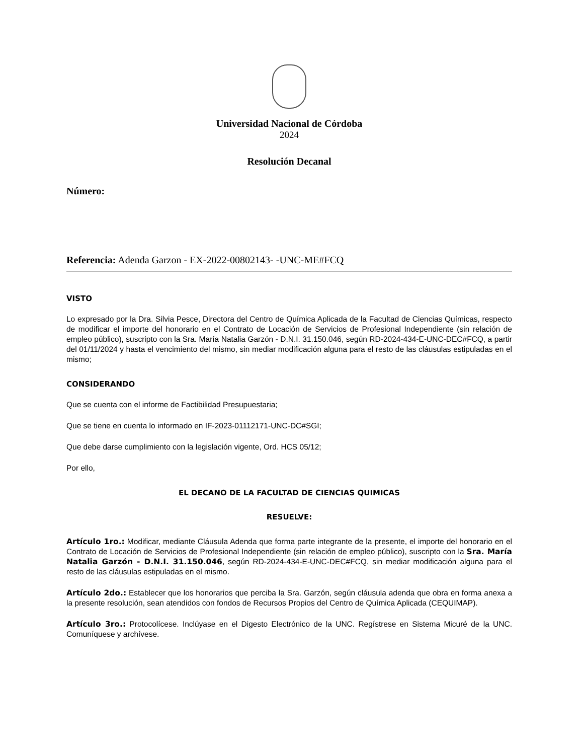Universidad Nacional de Córdoba
2024
Resolución Decanal
Número:
Referencia: Adenda Garzon - EX-2022-00802143- -UNC-ME#FCQ
VISTO
Lo expresado por la Dra. Silvia Pesce, Directora del Centro de Química Aplicada de la Facultad de Ciencias Químicas, respecto de modificar el importe del honorario en el Contrato de Locación de Servicios de Profesional Independiente (sin relación de empleo público), suscripto con la Sra. María Natalia Garzón - D.N.I. 31.150.046, según RD-2024-434-E-UNC-DEC#FCQ, a partir del 01/11/2024 y hasta el vencimiento del mismo, sin mediar modificación alguna para el resto de las cláusulas estipuladas en el mismo;
CONSIDERANDO
Que se cuenta con el informe de Factibilidad Presupuestaria;
Que se tiene en cuenta lo informado en IF-2023-01112171-UNC-DC#SGI;
Que debe darse cumplimiento con la legislación vigente, Ord. HCS 05/12;
Por ello,
EL DECANO DE LA FACULTAD DE CIENCIAS QUIMICAS
RESUELVE:
Artículo 1ro.: Modificar, mediante Cláusula Adenda que forma parte integrante de la presente, el importe del honorario en el Contrato de Locación de Servicios de Profesional Independiente (sin relación de empleo público), suscripto con la Sra. María Natalia Garzón - D.N.I. 31.150.046, según RD-2024-434-E-UNC-DEC#FCQ, sin mediar modificación alguna para el resto de las cláusulas estipuladas en el mismo.
Artículo 2do.: Establecer que los honorarios que perciba la Sra. Garzón, según cláusula adenda que obra en forma anexa a la presente resolución, sean atendidos con fondos de Recursos Propios del Centro de Química Aplicada (CEQUIMAP).
Artículo 3ro.: Protocolícese. Inclúyase en el Digesto Electrónico de la UNC. Regístrese en Sistema Micuré de la UNC. Comuníquese y archívese.